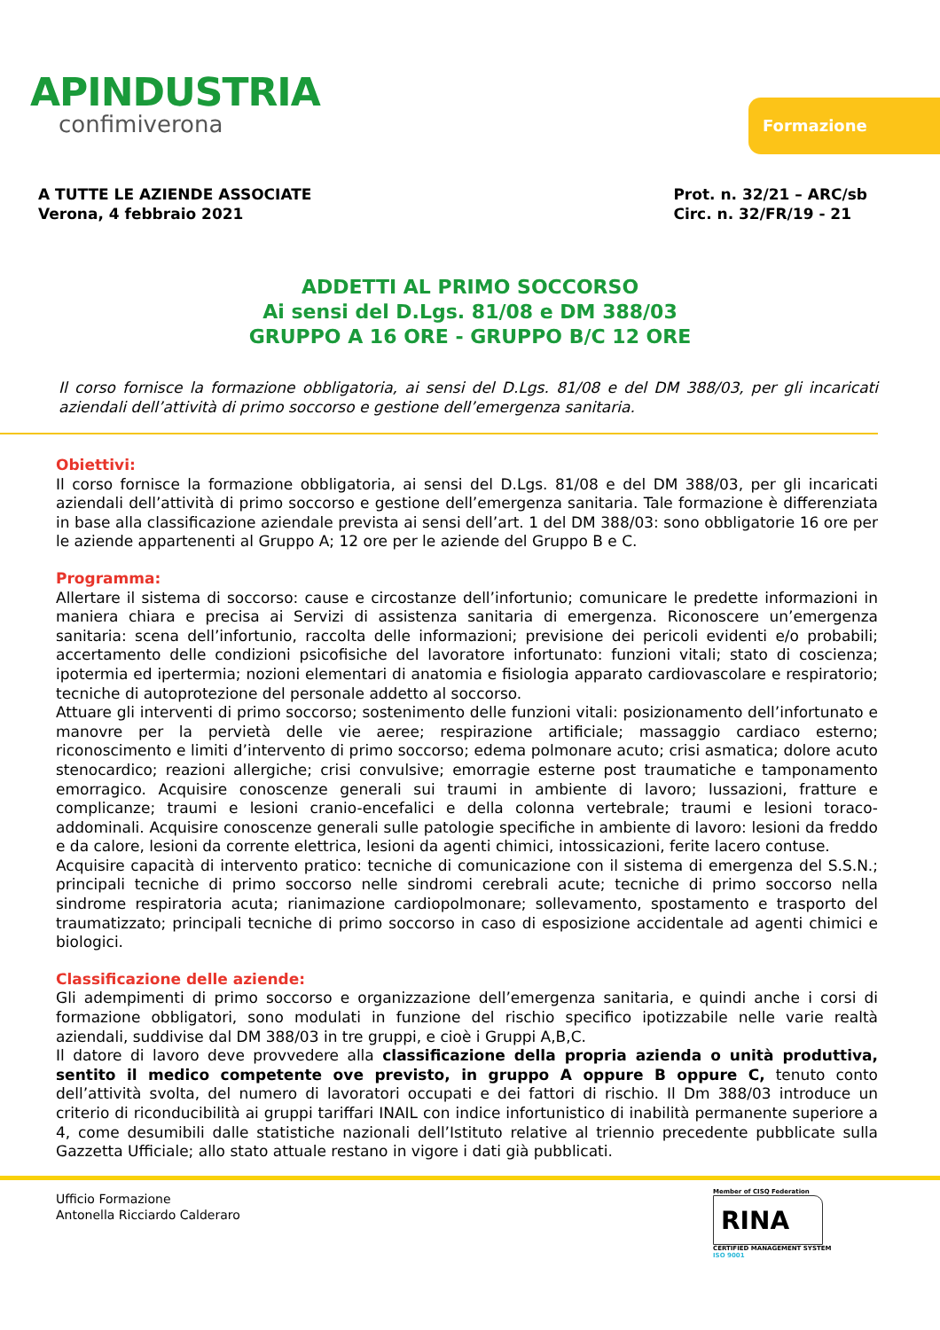APINDUSTRIA
confimiverona
Formazione
A TUTTE LE AZIENDE ASSOCIATE
Verona, 4 febbraio 2021
Prot. n. 32/21 – ARC/sb
Circ. n. 32/FR/19 - 21
ADDETTI AL PRIMO SOCCORSO
Ai sensi del D.Lgs. 81/08 e DM 388/03
GRUPPO A 16 ORE - GRUPPO B/C 12 ORE
Il corso fornisce la formazione obbligatoria, ai sensi del D.Lgs. 81/08 e del DM 388/03, per gli incaricati aziendali dell’attività di primo soccorso e gestione dell’emergenza sanitaria.
Obiettivi:
Il corso fornisce la formazione obbligatoria, ai sensi del D.Lgs. 81/08 e del DM 388/03, per gli incaricati aziendali dell’attività di primo soccorso e gestione dell’emergenza sanitaria. Tale formazione è differenziata in base alla classificazione aziendale prevista ai sensi dell’art. 1 del DM 388/03: sono obbligatorie 16 ore per le aziende appartenenti al Gruppo A; 12 ore per le aziende del Gruppo B e C.
Programma:
Allertare il sistema di soccorso: cause e circostanze dell’infortunio; comunicare le predette informazioni in maniera chiara e precisa ai Servizi di assistenza sanitaria di emergenza. Riconoscere un’emergenza sanitaria: scena dell’infortunio, raccolta delle informazioni; previsione dei pericoli evidenti e/o probabili; accertamento delle condizioni psicofisiche del lavoratore infortunato: funzioni vitali; stato di coscienza; ipotermia ed ipertermia; nozioni elementari di anatomia e fisiologia apparato cardiovascolare e respiratorio; tecniche di autoprotezione del personale addetto al soccorso.
Attuare gli interventi di primo soccorso; sostenimento delle funzioni vitali: posizionamento dell’infortunato e manovre per la pervietà delle vie aeree; respirazione artificiale; massaggio cardiaco esterno; riconoscimento e limiti d’intervento di primo soccorso; edema polmonare acuto; crisi asmatica; dolore acuto stenocardico; reazioni allergiche; crisi convulsive; emorragie esterne post traumatiche e tamponamento emorragico. Acquisire conoscenze generali sui traumi in ambiente di lavoro; lussazioni, fratture e complicanze; traumi e lesioni cranio-encefalici e della colonna vertebrale; traumi e lesioni toraco-addominali. Acquisire conoscenze generali sulle patologie specifiche in ambiente di lavoro: lesioni da freddo e da calore, lesioni da corrente elettrica, lesioni da agenti chimici, intossicazioni, ferite lacero contuse.
Acquisire capacità di intervento pratico: tecniche di comunicazione con il sistema di emergenza del S.S.N.; principali tecniche di primo soccorso nelle sindromi cerebrali acute; tecniche di primo soccorso nella sindrome respiratoria acuta; rianimazione cardiopolmonare; sollevamento, spostamento e trasporto del traumatizzato; principali tecniche di primo soccorso in caso di esposizione accidentale ad agenti chimici e biologici.
Classificazione delle aziende:
Gli adempimenti di primo soccorso e organizzazione dell’emergenza sanitaria, e quindi anche i corsi di formazione obbligatori, sono modulati in funzione del rischio specifico ipotizzabile nelle varie realtà aziendali, suddivise dal DM 388/03 in tre gruppi, e cioè i Gruppi A,B,C.
Il datore di lavoro deve provvedere alla classificazione della propria azienda o unità produttiva, sentito il medico competente ove previsto, in gruppo A oppure B oppure C, tenuto conto dell’attività svolta, del numero di lavoratori occupati e dei fattori di rischio. Il Dm 388/03 introduce un criterio di riconducibilità ai gruppi tariffari INAIL con indice infortunistico di inabilità permanente superiore a 4, come desumibili dalle statistiche nazionali dell’Istituto relative al triennio precedente pubblicate sulla Gazzetta Ufficiale; allo stato attuale restano in vigore i dati già pubblicati.
Ufficio Formazione
Antonella Ricciardo Calderaro
Member of CISQ Federation
RINA
CERTIFIED MANAGEMENT SYSTEM
ISO 9001